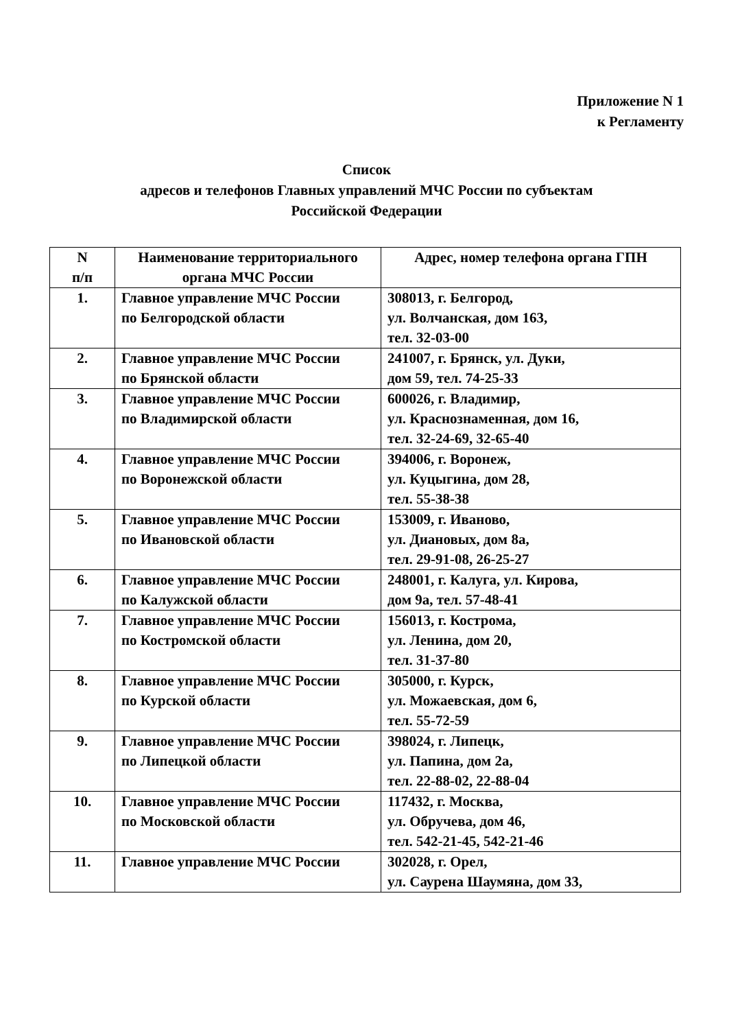Приложение N 1
к Регламенту
Список
адресов и телефонов Главных управлений МЧС России по субъектам
Российской Федерации
| N п/п | Наименование территориального органа МЧС России | Адрес, номер телефона органа ГПН |
| --- | --- | --- |
| 1. | Главное управление МЧС России по Белгородской области | 308013, г. Белгород, ул. Волчанская, дом 163, тел. 32-03-00 |
| 2. | Главное управление МЧС России по Брянской области | 241007, г. Брянск, ул. Дуки, дом 59, тел. 74-25-33 |
| 3. | Главное управление МЧС России по Владимирской области | 600026, г. Владимир, ул. Краснознаменная, дом 16, тел. 32-24-69, 32-65-40 |
| 4. | Главное управление МЧС России по Воронежской области | 394006, г. Воронеж, ул. Куцыгина, дом 28, тел. 55-38-38 |
| 5. | Главное управление МЧС России по Ивановской области | 153009, г. Иваново, ул. Диановых, дом 8а, тел. 29-91-08, 26-25-27 |
| 6. | Главное управление МЧС России по Калужской области | 248001, г. Калуга, ул. Кирова, дом 9а, тел. 57-48-41 |
| 7. | Главное управление МЧС России по Костромской области | 156013, г. Кострома, ул. Ленина, дом 20, тел. 31-37-80 |
| 8. | Главное управление МЧС России по Курской области | 305000, г. Курск, ул. Можаевская, дом 6, тел. 55-72-59 |
| 9. | Главное управление МЧС России по Липецкой области | 398024, г. Липецк, ул. Папина, дом 2а, тел. 22-88-02, 22-88-04 |
| 10. | Главное управление МЧС России по Московской области | 117432, г. Москва, ул. Обручева, дом 46, тел. 542-21-45, 542-21-46 |
| 11. | Главное управление МЧС России | 302028, г. Орел, ул. Саурена Шаумяна, дом 33, |